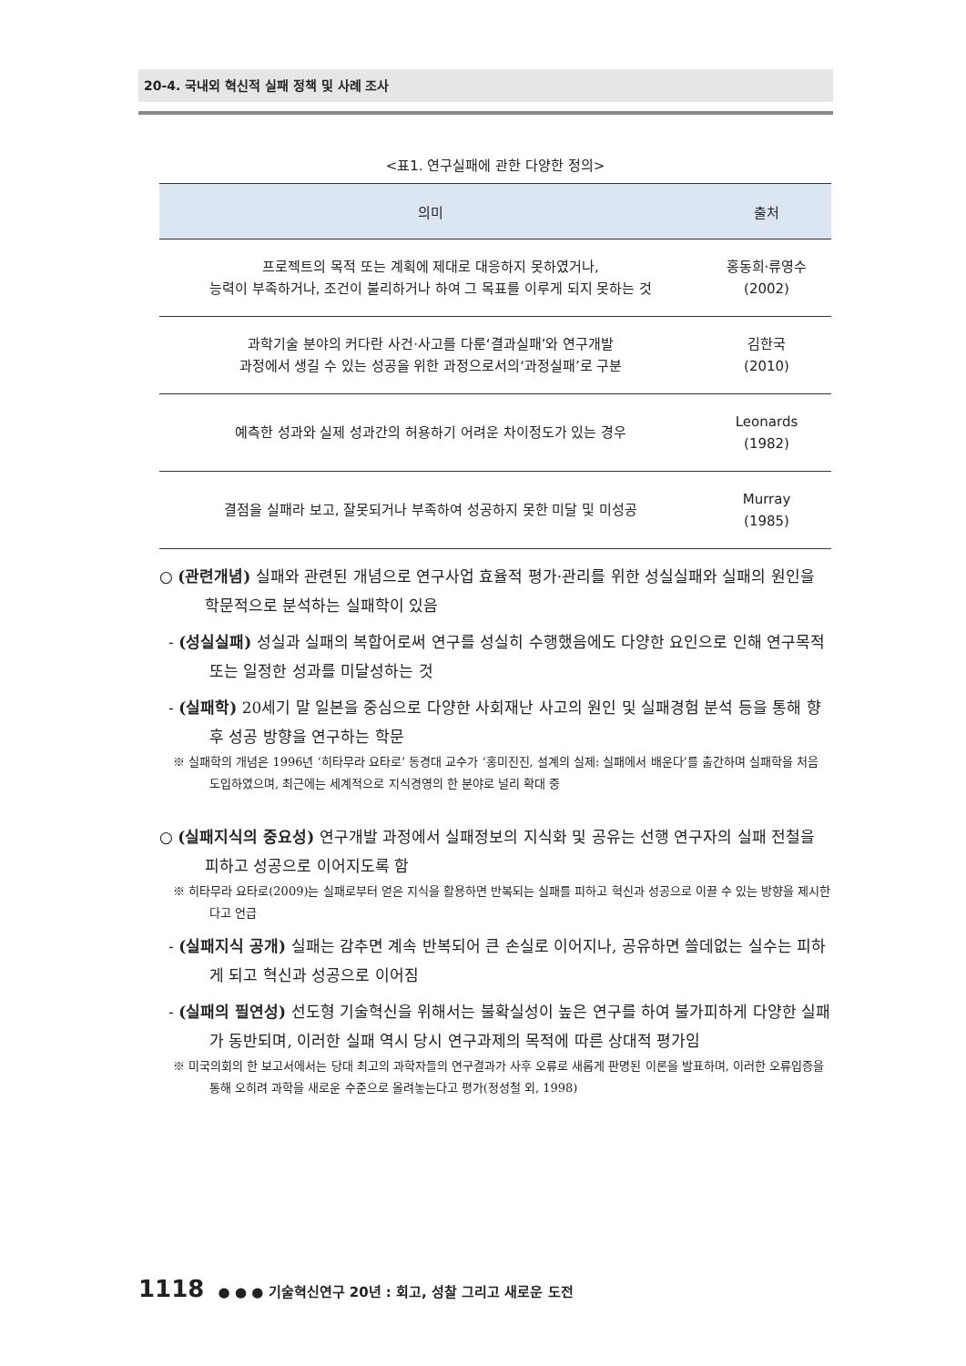20-4. 국내외 혁신적 실패 정책 및 사례 조사
<표1. 연구실패에 관한 다양한 정의>
| 의미 | 출처 |
| --- | --- |
| 프로젝트의 목적 또는 계획에 제대로 대응하지 못하였거나, 능력이 부족하거나, 조건이 불리하거나 하여 그 목표를 이루게 되지 못하는 것 | 홍동희·류영수 (2002) |
| 과학기술 분야의 커다란 사건·사고를 다룬‘결과실패’와 연구개발 과정에서 생길 수 있는 성공을 위한 과정으로서의‘과정실패’로 구분 | 김한국 (2010) |
| 예측한 성과와 실제 성과간의 허용하기 어려운 차이정도가 있는 경우 | Leonards (1982) |
| 결점을 실패라 보고, 잘못되거나 부족하여 성공하지 못한 미달 및 미성공 | Murray (1985) |
○ (관련개념) 실패와 관련된 개념으로 연구사업 효율적 평가·관리를 위한 성실실패와 실패의 원인을 학문적으로 분석하는 실패학이 있음
- (성실실패) 성실과 실패의 복합어로써 연구를 성실히 수행했음에도 다양한 요인으로 인해 연구목적 또는 일정한 성과를 미달성하는 것
- (실패학) 20세기 말 일본을 중심으로 다양한 사회재난 사고의 원인 및 실패경험 분석 등을 통해 향후 성공 방향을 연구하는 학문
※ 실패학의 개념은 1996년 ‘히타무라 요타로’ 동경대 교수가 ‘홍미진진, 설계의 실제: 실패에서 배운다’를 출간하며 실패학을 처음 도입하였으며, 최근에는 세계적으로 지식경영의 한 분야로 널리 확대 중
○ (실패지식의 중요성) 연구개발 과정에서 실패정보의 지식화 및 공유는 선행 연구자의 실패 전철을 피하고 성공으로 이어지도록 함
※ 히타무라 요타로(2009)는 실패로부터 얻은 지식을 활용하면 반복되는 실패를 피하고 혁신과 성공으로 이끌 수 있는 방향을 제시한다고 언급
- (실패지식 공개) 실패는 감추면 계속 반복되어 큰 손실로 이어지나, 공유하면 쓸데없는 실수는 피하게 되고 혁신과 성공으로 이어짐
- (실패의 필연성) 선도형 기술혁신을 위해서는 불확실성이 높은 연구를 하여 불가피하게 다양한 실패가 동반되며, 이러한 실패 역시 당시 연구과제의 목적에 따른 상대적 평가임
※ 미국의회의 한 보고서에서는 당대 최고의 과학자들의 연구결과가 사후 오류로 새롭게 판명된 이론을 발표하며, 이러한 오류입증을 통해 오히려 과학을 새로운 수준으로 올려놓는다고 평가(정성철 외, 1998)
1118 ● ● ● 기술혁신연구 20년 : 회고, 성찰 그리고 새로운 도전